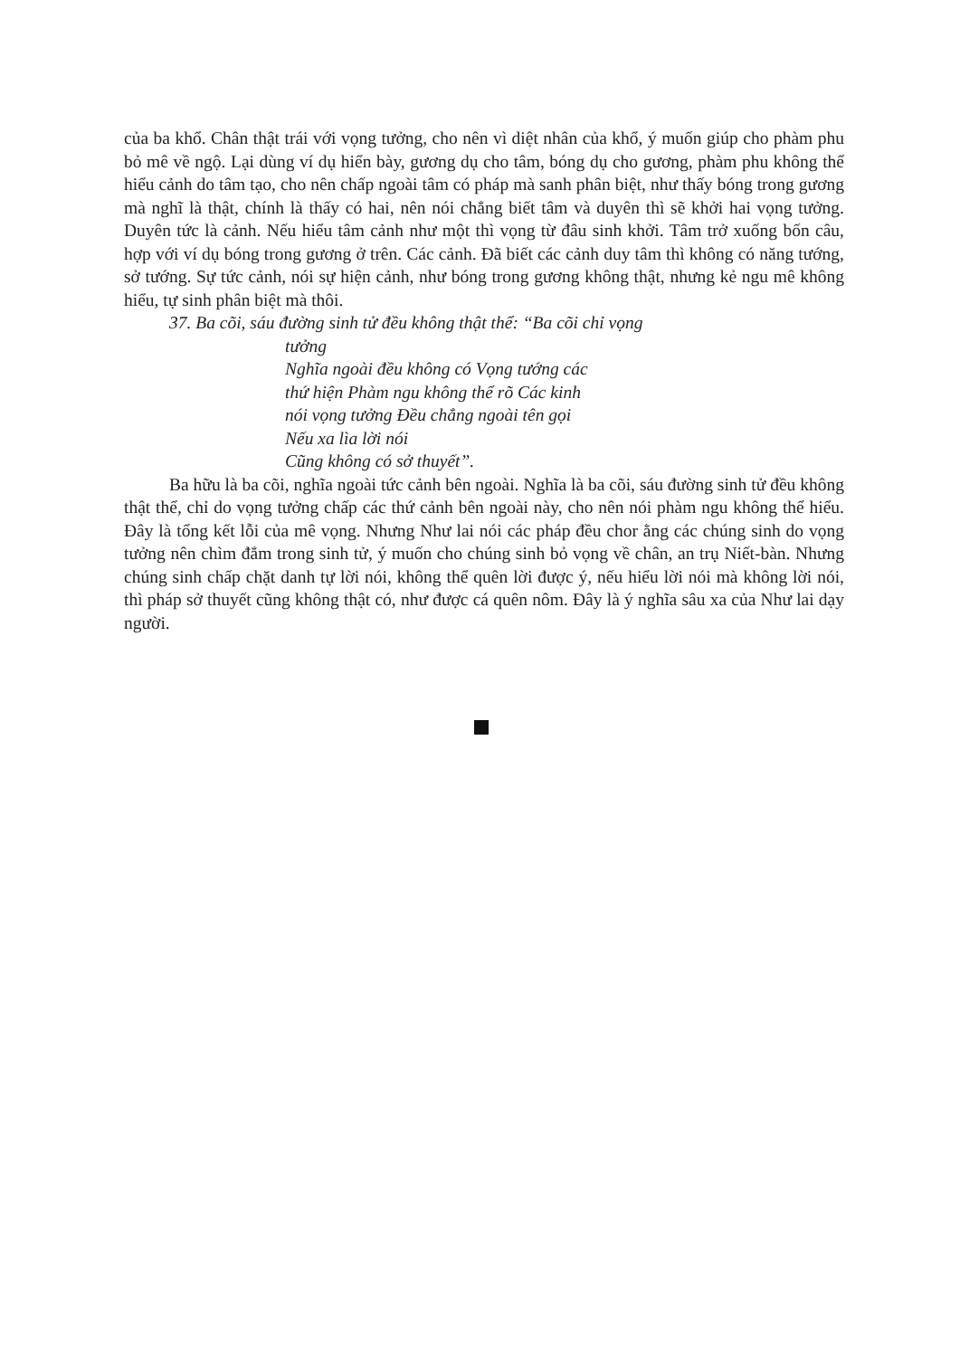của ba khổ. Chân thật trái với vọng tưởng, cho nên vì diệt nhân của khổ, ý muốn giúp cho phàm phu bỏ mê về ngộ. Lại dùng ví dụ hiển bày, gương dụ cho tâm, bóng dụ cho gương, phàm phu không thể hiểu cảnh do tâm tạo, cho nên chấp ngoài tâm có pháp mà sanh phân biệt, như thấy bóng trong gương mà nghĩ là thật, chính là thấy có hai, nên nói chẳng biết tâm và duyên thì sẽ khởi hai vọng tưởng. Duyên tức là cảnh. Nếu hiểu tâm cảnh như một thì vọng từ đâu sinh khởi. Tâm trở xuống bốn câu, hợp với ví dụ bóng trong gương ở trên. Các cảnh. Đã biết các cảnh duy tâm thì không có năng tướng, sở tướng. Sự tức cảnh, nói sự hiện cảnh, như bóng trong gương không thật, nhưng kẻ ngu mê không hiểu, tự sinh phân biệt mà thôi.
37. Ba cõi, sáu đường sinh tử đều không thật thể: “Ba cõi chỉ vọng
tưởng
Nghĩa ngoài đều không có Vọng tướng các
thứ hiện Phàm ngu không thể rõ Các kinh
nói vọng tưởng Đều chẳng ngoài tên gọi
Nếu xa lìa lời nói
Cũng không có sở thuyết”.
Ba hữu là ba cõi, nghĩa ngoài tức cảnh bên ngoài. Nghĩa là ba cõi, sáu đường sinh tử đều không thật thể, chỉ do vọng tưởng chấp các thứ cảnh bên ngoài này, cho nên nói phàm ngu không thể hiểu. Đây là tổng kết lỗi của mê vọng. Nhưng Như lai nói các pháp đều chor ằng các chúng sinh do vọng tưởng nên chìm đắm trong sinh tử, ý muốn cho chúng sinh bỏ vọng về chân, an trụ Niết-bàn. Nhưng chúng sinh chấp chặt danh tự lời nói, không thể quên lời được ý, nếu hiểu lời nói mà không lời nói, thì pháp sở thuyết cũng không thật có, như được cá quên nôm. Đây là ý nghĩa sâu xa của Như lai dạy người.